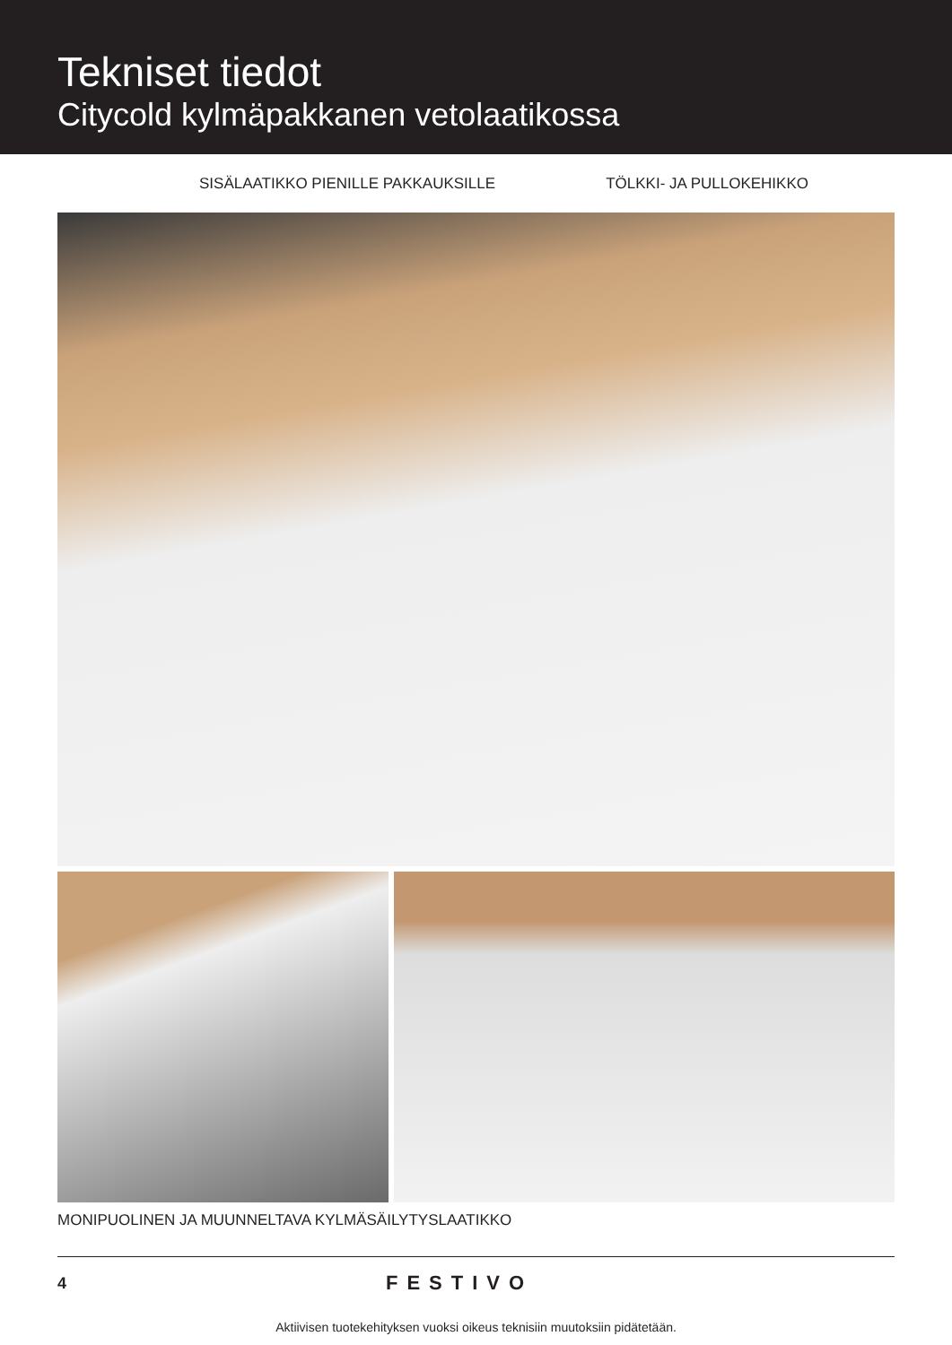Tekniset tiedot
Citycold kylmäpakkanen vetolaatikossa
SISÄLAATIKKO PIENILLE PAKKAUKSILLE TÖLKKI- JA PULLOKEHIKKO
MONIPUOLINEN JA MUUNNELTAVA KYLMÄSÄILYTYSLAATIKKO
4 FESTIVO
Aktiivisen tuotekehityksen vuoksi oikeus teknisiin muutoksiin pidätetään.